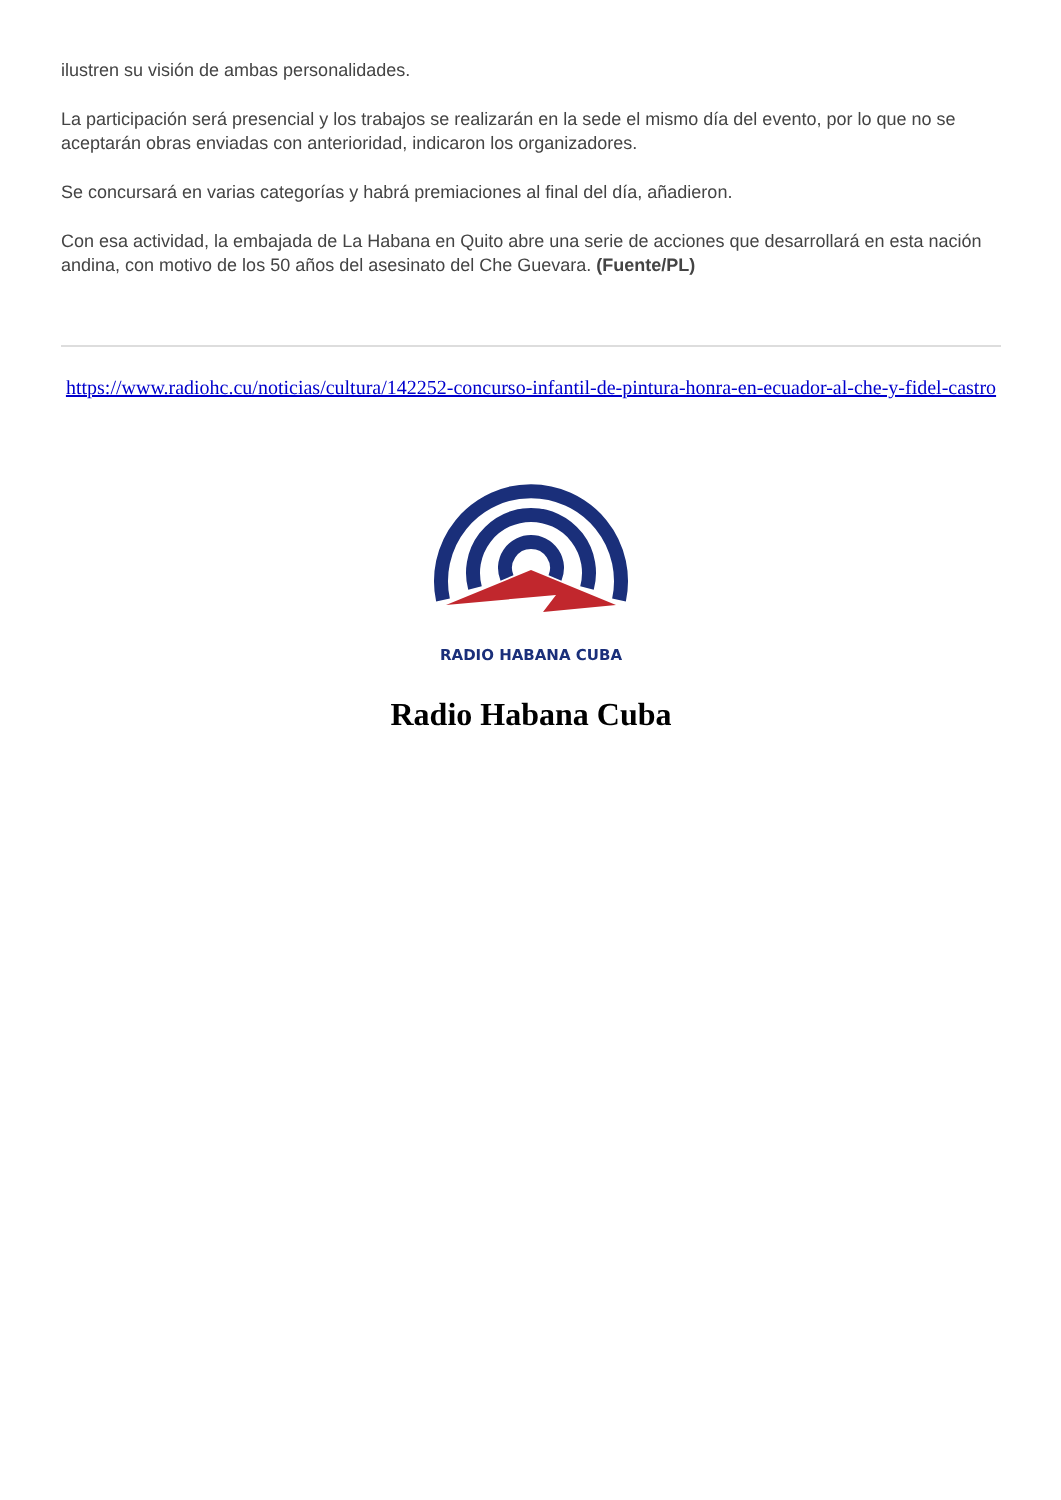ilustren su visión de ambas personalidades.
La participación será presencial y los trabajos se realizarán en la sede el mismo día del evento, por lo que no se aceptarán obras enviadas con anterioridad, indicaron los organizadores.
Se concursará en varias categorías y habrá premiaciones al final del día, añadieron.
Con esa actividad, la embajada de La Habana en Quito abre una serie de acciones que desarrollará en esta nación andina, con motivo de los 50 años del asesinato del Che Guevara. (Fuente/PL)
https://www.radiohc.cu/noticias/cultura/142252-concurso-infantil-de-pintura-honra-en-ecuador-al-che-y-fidel-castro
RADIO HABANA CUBA
Radio Habana Cuba